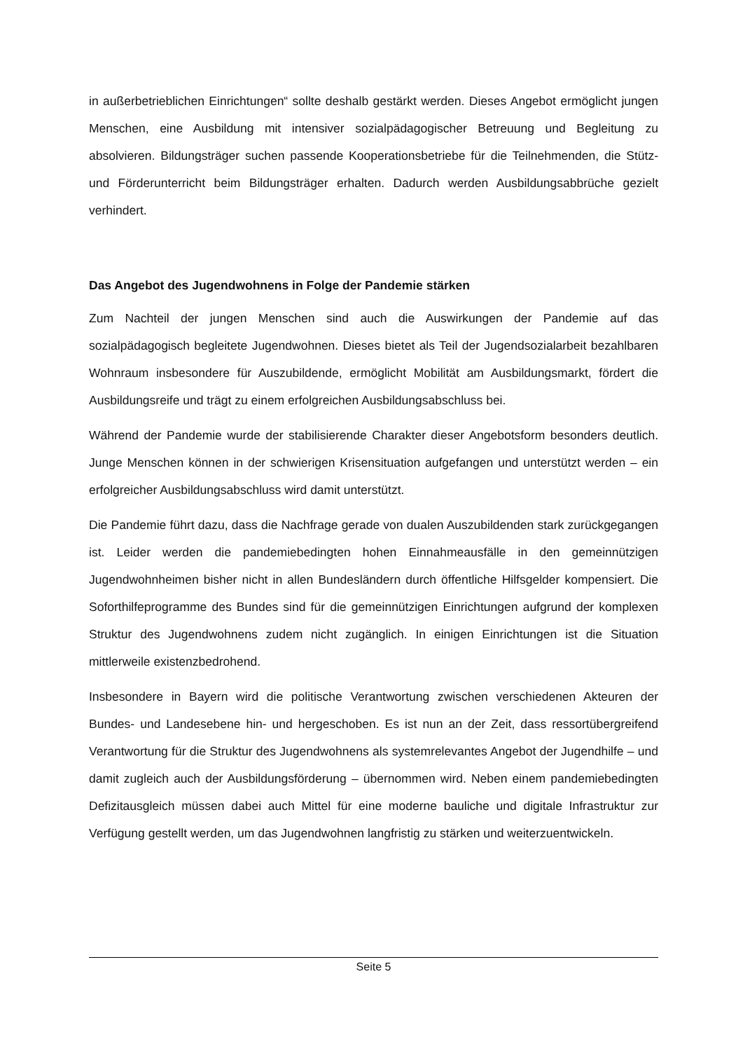in außerbetrieblichen Einrichtungen“ sollte deshalb gestärkt werden. Dieses Angebot ermöglicht jungen Menschen, eine Ausbildung mit intensiver sozialpädagogischer Betreuung und Begleitung zu absolvieren. Bildungsträger suchen passende Kooperationsbetriebe für die Teilnehmenden, die Stütz- und Förderunterricht beim Bildungsträger erhalten. Dadurch werden Ausbildungsabbrüche gezielt verhindert.
Das Angebot des Jugendwohnens in Folge der Pandemie stärken
Zum Nachteil der jungen Menschen sind auch die Auswirkungen der Pandemie auf das sozialpädagogisch begleitete Jugendwohnen. Dieses bietet als Teil der Jugendsozialarbeit bezahlbaren Wohnraum insbesondere für Auszubildende, ermöglicht Mobilität am Ausbildungsmarkt, fördert die Ausbildungsreife und trägt zu einem erfolgreichen Ausbildungsabschluss bei.
Während der Pandemie wurde der stabilisierende Charakter dieser Angebotsform besonders deutlich. Junge Menschen können in der schwierigen Krisensituation aufgefangen und unterstützt werden – ein erfolgreicher Ausbildungsabschluss wird damit unterstützt.
Die Pandemie führt dazu, dass die Nachfrage gerade von dualen Auszubildenden stark zurückgegangen ist. Leider werden die pandemiebedingten hohen Einnahmeausfälle in den gemeinnützigen Jugendwohnheimen bisher nicht in allen Bundesländern durch öffentliche Hilfsgelder kompensiert. Die Soforthilfeprogramme des Bundes sind für die gemeinnützigen Einrichtungen aufgrund der komplexen Struktur des Jugendwohnens zudem nicht zugänglich. In einigen Einrichtungen ist die Situation mittlerweile existenzbedrohend.
Insbesondere in Bayern wird die politische Verantwortung zwischen verschiedenen Akteuren der Bundes- und Landesebene hin- und hergeschoben. Es ist nun an der Zeit, dass ressortübergreifend Verantwortung für die Struktur des Jugendwohnens als systemrelevantes Angebot der Jugendhilfe – und damit zugleich auch der Ausbildungsförderung – übernommen wird. Neben einem pandemiebedingten Defizitausgleich müssen dabei auch Mittel für eine moderne bauliche und digitale Infrastruktur zur Verfügung gestellt werden, um das Jugendwohnen langfristig zu stärken und weiterzuentwickeln.
Seite 5